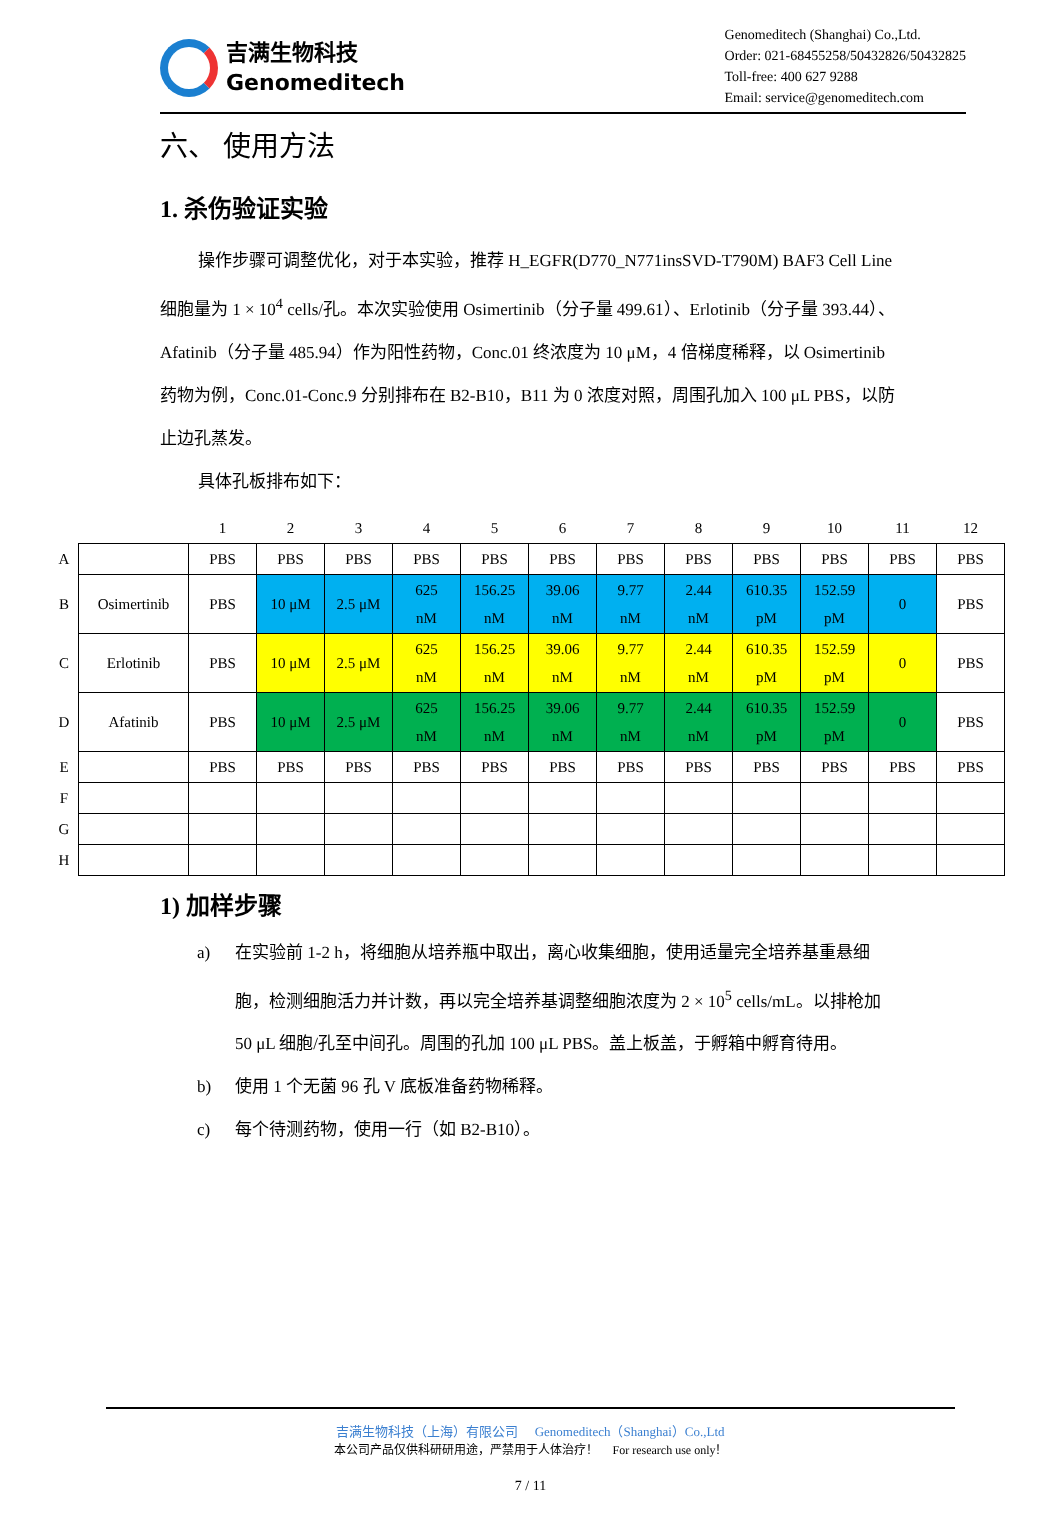吉满生物科技
Genomeditech
Genomeditech (Shanghai) Co.,Ltd.
Order: 021-68455258/50432826/50432825
Toll-free: 400 627 9288
Email: service@genomeditech.com
六、 使用方法
1. 杀伤验证实验
操作步骤可调整优化，对于本实验，推荐 H_EGFR(D770_N771insSVD-T790M) BAF3 Cell Line 细胞量为 1 × 10<sup>4</sup> cells/孔。本次实验使用 Osimertinib（分子量 499.61）、Erlotinib（分子量 393.44）、Afatinib（分子量 485.94）作为阳性药物，Conc.01 终浓度为 10 μM，4 倍梯度稀释，以 Osimertinib 药物为例，Conc.01-Conc.9 分别排布在 B2-B10，B11 为 0 浓度对照，周围孔加入 100 μL PBS，以防止边孔蒸发。
具体孔板排布如下：
| | | 1 | 2 | 3 | 4 | 5 | 6 | 7 | 8 | 9 | 10 | 11 | 12 |
| A | | PBS | PBS | PBS | PBS | PBS | PBS | PBS | PBS | PBS | PBS | PBS | PBS |
| B | Osimertinib | PBS | 10 μM | 2.5 μM | 625 nM | 156.25 nM | 39.06 nM | 9.77 nM | 2.44 nM | 610.35 pM | 152.59 pM | 0 | PBS |
| C | Erlotinib | PBS | 10 μM | 2.5 μM | 625 nM | 156.25 nM | 39.06 nM | 9.77 nM | 2.44 nM | 610.35 pM | 152.59 pM | 0 | PBS |
| D | Afatinib | PBS | 10 μM | 2.5 μM | 625 nM | 156.25 nM | 39.06 nM | 9.77 nM | 2.44 nM | 610.35 pM | 152.59 pM | 0 | PBS |
| E | | PBS | PBS | PBS | PBS | PBS | PBS | PBS | PBS | PBS | PBS | PBS | PBS |
| F | | | | | | | | | | | | | |
| G | | | | | | | | | | | | | |
| H | | | | | | | | | | | | | |
1) 加样步骤
a) 在实验前 1-2 h，将细胞从培养瓶中取出，离心收集细胞，使用适量完全培养基重悬细胞，检测细胞活力并计数，再以完全培养基调整细胞浓度为 2 × 10<sup>5</sup> cells/mL。以排枪加 50 μL 细胞/孔至中间孔。周围的孔加 100 μL PBS。盖上板盖，于孵箱中孵育待用。
b) 使用 1 个无菌 96 孔 V 底板准备药物稀释。
c) 每个待测药物，使用一行（如 B2-B10）。
吉满生物科技（上海）有限公司 Genomeditech（Shanghai）Co.,Ltd
本公司产品仅供科研研用途，严禁用于人体治疗！ For research use only！
7 / 11